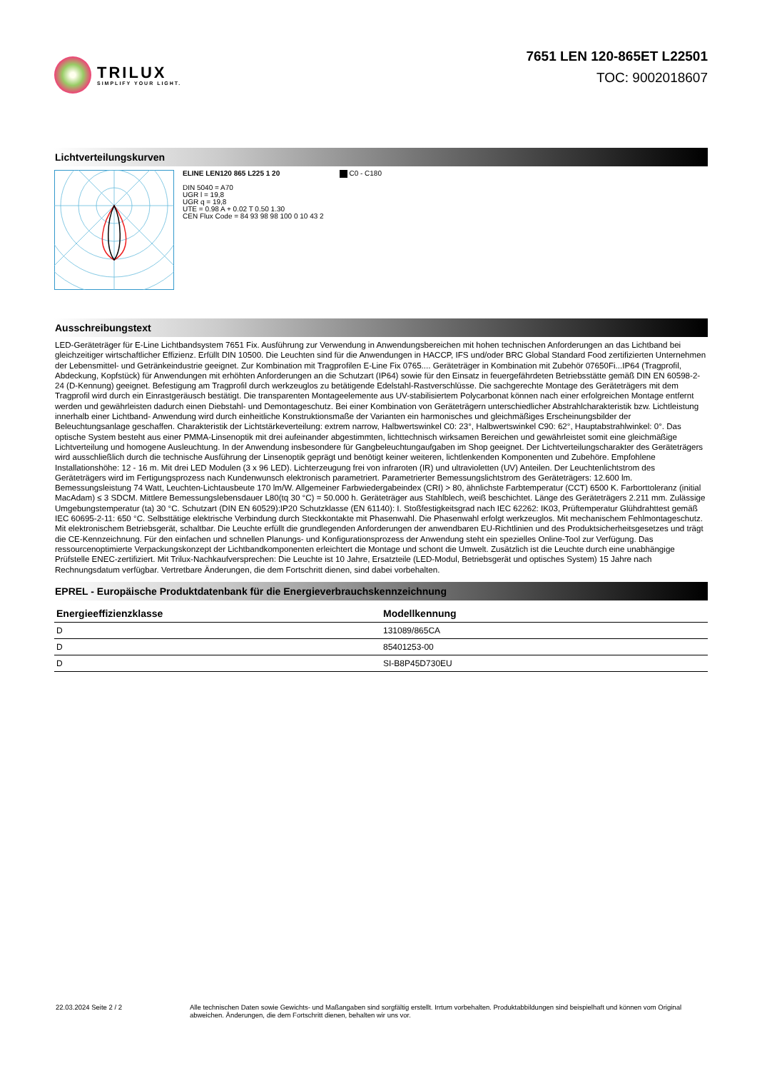TRILUX
SIMPLIFY YOUR LIGHT.
7651 LEN 120-865ET L22501
TOC: 9002018607
Lichtverteilungskurven
ELINE LEN120 865 L225 1 20
DIN 5040 = A70
UGR l = 19,8
UGR q = 19,8
UTE = 0.98 A + 0.02 T 0.50 1.30
CEN Flux Code = 84 93 98 98 100 0 10 43 2
C0 - C180
Ausschreibungstext
LED-Geräteträger für E-Line Lichtbandsystem 7651 Fix. Ausführung zur Verwendung in Anwendungsbereichen mit hohen technischen Anforderungen an das Lichtband bei gleichzeitiger wirtschaftlicher Effizienz. Erfüllt DIN 10500. Die Leuchten sind für die Anwendungen in HACCP, IFS und/oder BRC Global Standard Food zertifizierten Unternehmen der Lebensmittel- und Getränkeindustrie geeignet. Zur Kombination mit Tragprofilen E-Line Fix 0765.... Geräteträger in Kombination mit Zubehör 07650Fi...IP64 (Tragprofil, Abdeckung, Kopfstück) für Anwendungen mit erhöhten Anforderungen an die Schutzart (IP64) sowie für den Einsatz in feuergefährdeten Betriebsstätte gemäß DIN EN 60598-2-24 (D-Kennung) geeignet. Befestigung am Tragprofil durch werkzeuglos zu betätigende Edelstahl-Rastverschlüsse. Die sachgerechte Montage des Geräteträgers mit dem Tragprofil wird durch ein Einrastgeräusch bestätigt. Die transparenten Montageelemente aus UV-stabilisiertem Polycarbonat können nach einer erfolgreichen Montage entfernt werden und gewährleisten dadurch einen Diebstahl- und Demontageschutz. Bei einer Kombination von Geräteträgern unterschiedlicher Abstrahlcharakteristik bzw. Lichtleistung innerhalb einer Lichtband- Anwendung wird durch einheitliche Konstruktionsmaße der Varianten ein harmonisches und gleichmäßiges Erscheinungsbilder der Beleuchtungsanlage geschaffen. Charakteristik der Lichtstärkeverteilung: extrem narrow, Halbwertswinkel C0: 23°, Halbwertswinkel C90: 62°, Hauptabstrahlwinkel: 0°. Das optische System besteht aus einer PMMA-Linsenoptik mit drei aufeinander abgestimmten, lichttechnisch wirksamen Bereichen und gewährleistet somit eine gleichmäßige Lichtverteilung und homogene Ausleuchtung. In der Anwendung insbesondere für Gangbeleuchtungaufgaben im Shop geeignet. Der Lichtverteilungscharakter des Geräteträgers wird ausschließlich durch die technische Ausführung der Linsenoptik geprägt und benötigt keiner weiteren, lichtlenkenden Komponenten und Zubehöre. Empfohlene Installationshöhe: 12 - 16 m. Mit drei LED Modulen (3 x 96 LED). Lichterzeugung frei von infraroten (IR) und ultravioletten (UV) Anteilen. Der Leuchtenlichtstrom des Geräteträgers wird im Fertigungsprozess nach Kundenwunsch elektronisch parametriert. Parametrierter Bemessungslichtstrom des Geräteträgers: 12.600 lm. Bemessungsleistung 74 Watt, Leuchten-Lichtausbeute 170 lm/W. Allgemeiner Farbwiedergabeindex (CRI) > 80, ähnlichste Farbtemperatur (CCT) 6500 K. Farborttoleranz (initial MacAdam) ≤ 3 SDCM. Mittlere Bemessungslebensdauer L80(tq 30 °C) = 50.000 h. Geräteträger aus Stahlblech, weiß beschichtet. Länge des Geräteträgers 2.211 mm. Zulässige Umgebungstemperatur (ta) 30 °C. Schutzart (DIN EN 60529):IP20 Schutzklasse (EN 61140): I. Stoßfestigkeitsgrad nach IEC 62262: IK03, Prüftemperatur Glühdrahttest gemäß IEC 60695-2-11: 650 °C. Selbsttätige elektrische Verbindung durch Steckkontakte mit Phasenwahl. Die Phasenwahl erfolgt werkzeuglos. Mit mechanischem Fehlmontageschutz. Mit elektronischem Betriebsgerät, schaltbar. Die Leuchte erfüllt die grundlegenden Anforderungen der anwendbaren EU-Richtlinien und des Produktsicherheitsgesetzes und trägt die CE-Kennzeichnung. Für den einfachen und schnellen Planungs- und Konfigurationsprozess der Anwendung steht ein spezielles Online-Tool zur Verfügung. Das ressourcenoptimierte Verpackungskonzept der Lichtbandkomponenten erleichtert die Montage und schont die Umwelt. Zusätzlich ist die Leuchte durch eine unabhängige Prüfstelle ENEC-zertifiziert. Mit Trilux-Nachkaufversprechen: Die Leuchte ist 10 Jahre, Ersatzteile (LED-Modul, Betriebsgerät und optisches System) 15 Jahre nach Rechnungsdatum verfügbar. Vertretbare Änderungen, die dem Fortschritt dienen, sind dabei vorbehalten.
EPREL - Europäische Produktdatenbank für die Energieverbrauchskennzeichnung
| Energieeffizienzklasse | Modellkennung |
| --- | --- |
| D | 131089/865CA |
| D | 85401253-00 |
| D | SI-B8P45D730EU |
22.03.2024 Seite 2 / 2 Alle technischen Daten sowie Gewichts- und Maßangaben sind sorgfältig erstellt. Irrtum vorbehalten. Produktabbildungen sind beispielhaft und können vom Original abweichen. Änderungen, die dem Fortschritt dienen, behalten wir uns vor.